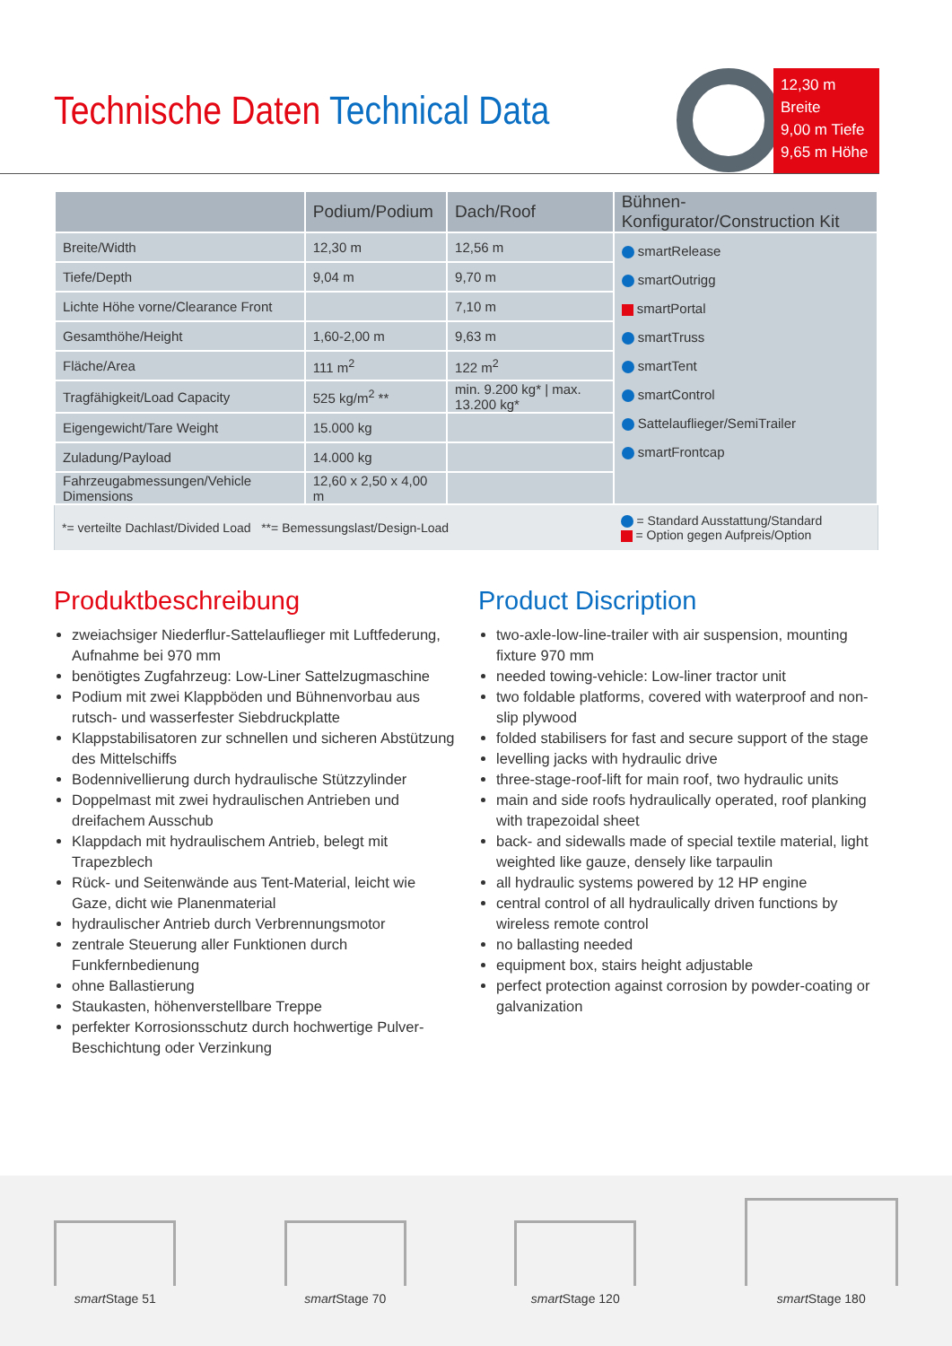Technische Daten Technical Data
12,30 m Breite
9,00 m Tiefe
9,65 m Höhe
| | Podium/Podium | Dach/Roof | Bühnen-Konfigurator/Construction Kit |
| --- | --- | --- | --- |
| Breite/Width | 12,30 m | 12,56 m | smartRelease smartOutrigg smartPortal smartTruss smartTent smartControl Sattelauflieger/SemiTrailer smartFrontcap |
| Tiefe/Depth | 9,04 m | 9,70 m | |
| Lichte Höhe vorne/Clearance Front | | 7,10 m | |
| Gesamthöhe/Height | 1,60-2,00 m | 9,63 m | |
| Fläche/Area | 111 m<sup>2</sup> | 122 m<sup>2</sup> | |
| Tragfähigkeit/Load Capacity | 525 kg/m<sup>2</sup> ** | min. 9.200 kg* / max. 13.200 kg* | |
| Eigengewicht/Tare Weight | 15.000 kg | | |
| Zuladung/Payload | 14.000 kg | | |
| Fahrzeugabmessungen/Vehicle Dimensions | 12,60 x 2,50 x 4,00 m | | |
| *= verteilte Dachlast/Divided Load **= Bemessungslast/Design-Load | | | = Standard Ausstattung/Standard = Option gegen Aufpreis/Option |
Produktbeschreibung
zweiachsiger Niederflur-Sattelauflieger mit Luftfederung, Aufnahme bei 970 mm
benötigtes Zugfahrzeug: Low-Liner Sattelzugmaschine
Podium mit zwei Klappböden und Bühnenvorbau aus rutsch- und wasserfester Siebdruckplatte
Klappstabilisatoren zur schnellen und sicheren Abstützung des Mittelschiffs
Bodennivellierung durch hydraulische Stützzylinder
Doppelmast mit zwei hydraulischen Antrieben und dreifachem Ausschub
Klappdach mit hydraulischem Antrieb, belegt mit Trapezblech
Rück- und Seitenwände aus Tent-Material, leicht wie Gaze, dicht wie Planenmaterial
hydraulischer Antrieb durch Verbrennungsmotor
zentrale Steuerung aller Funktionen durch Funkfernbedienung
ohne Ballastierung
Staukasten, höhenverstellbare Treppe
perfekter Korrosionsschutz durch hochwertige Pulver-Beschichtung oder Verzinkung
Product Discription
two-axle-low-line-trailer with air suspension, mounting fixture 970 mm
needed towing-vehicle: Low-liner tractor unit
two foldable platforms, covered with waterproof and non-slip plywood
folded stabilisers for fast and secure support of the stage
levelling jacks with hydraulic drive
three-stage-roof-lift for main roof, two hydraulic units
main and side roofs hydraulically operated, roof planking with trapezoidal sheet
back- and sidewalls made of special textile material, light weighted like gauze, densely like tarpaulin
all hydraulic systems powered by 12 HP engine
central control of all hydraulically driven functions by wireless remote control
no ballasting needed
equipment box, stairs height adjustable
perfect protection against corrosion by powder-coating or galvanization
smart Stage 51
smart Stage 70
smart Stage 120
smart Stage 180